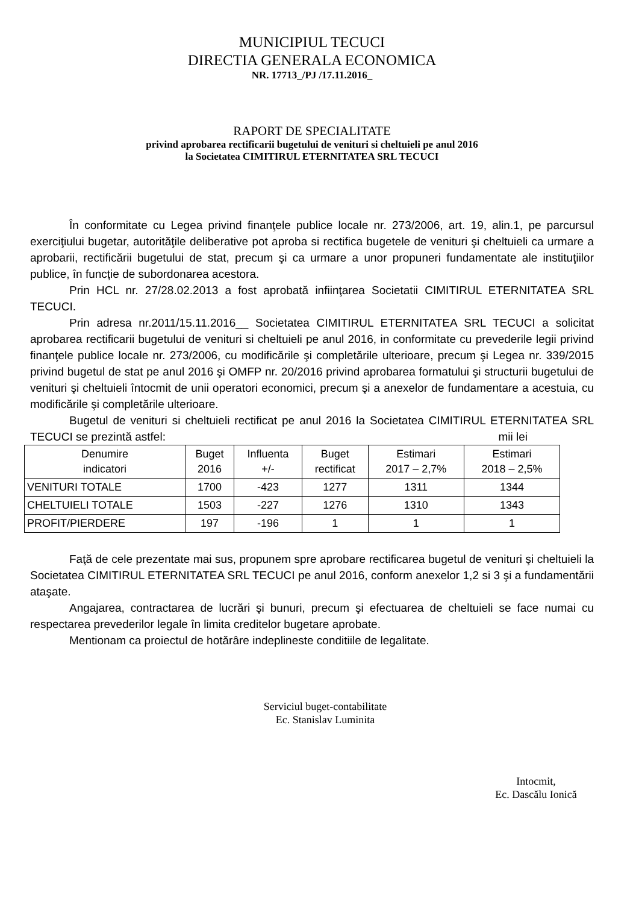MUNICIPIUL TECUCI
DIRECTIA GENERALA ECONOMICA
NR. 17713_/PJ /17.11.2016_
RAPORT DE SPECIALITATE
privind aprobarea rectificarii bugetului de venituri si cheltuieli pe anul 2016
la Societatea CIMITIRUL ETERNITATEA SRL TECUCI
În conformitate cu Legea privind finanţele publice locale nr. 273/2006, art. 19, alin.1, pe parcursul exerciţiului bugetar, autorităţile deliberative pot aproba si rectifica bugetele de venituri şi cheltuieli ca urmare a aprobarii, rectificării bugetului de stat, precum şi ca urmare a unor propuneri fundamentate ale instituţiilor publice, în funcţie de subordonarea acestora.
Prin HCL nr. 27/28.02.2013 a fost aprobată infiinţarea Societatii CIMITIRUL ETERNITATEA SRL TECUCI.
Prin adresa nr.2011/15.11.2016__ Societatea CIMITIRUL ETERNITATEA SRL TECUCI a solicitat aprobarea rectificarii bugetului de venituri si cheltuieli pe anul 2016, in conformitate cu prevederile legii privind finanţele publice locale nr. 273/2006, cu modificările şi completările ulterioare, precum şi Legea nr. 339/2015 privind bugetul de stat pe anul 2016 şi OMFP nr. 20/2016 privind aprobarea formatului şi structurii bugetului de venituri şi cheltuieli întocmit de unii operatori economici, precum şi a anexelor de fundamentare a acestuia, cu modificările şi completările ulterioare.
Bugetul de venituri si cheltuieli rectificat pe anul 2016 la Societatea CIMITIRUL ETERNITATEA SRL TECUCI se prezintă astfel: mii lei
| Denumire indicatori | Buget 2016 | Influenta +/- | Buget rectificat | Estimari 2017 – 2,7% | Estimari 2018 – 2,5% |
| --- | --- | --- | --- | --- | --- |
| VENITURI TOTALE | 1700 | -423 | 1277 | 1311 | 1344 |
| CHELTUIELI TOTALE | 1503 | -227 | 1276 | 1310 | 1343 |
| PROFIT/PIERDERE | 197 | -196 | 1 | 1 | 1 |
Faţă de cele prezentate mai sus, propunem spre aprobare rectificarea bugetul de venituri şi cheltuieli la Societatea CIMITIRUL ETERNITATEA SRL TECUCI pe anul 2016, conform anexelor 1,2 si 3 şi a fundamentării ataşate.
Angajarea, contractarea de lucrări şi bunuri, precum şi efectuarea de cheltuieli se face numai cu respectarea prevederilor legale în limita creditelor bugetare aprobate.
Mentionam ca proiectul de hotărâre indeplineste conditiile de legalitate.
Serviciul buget-contabilitate
Ec. Stanislav Luminita
Intocmit,
Ec. Dascălu Ionică